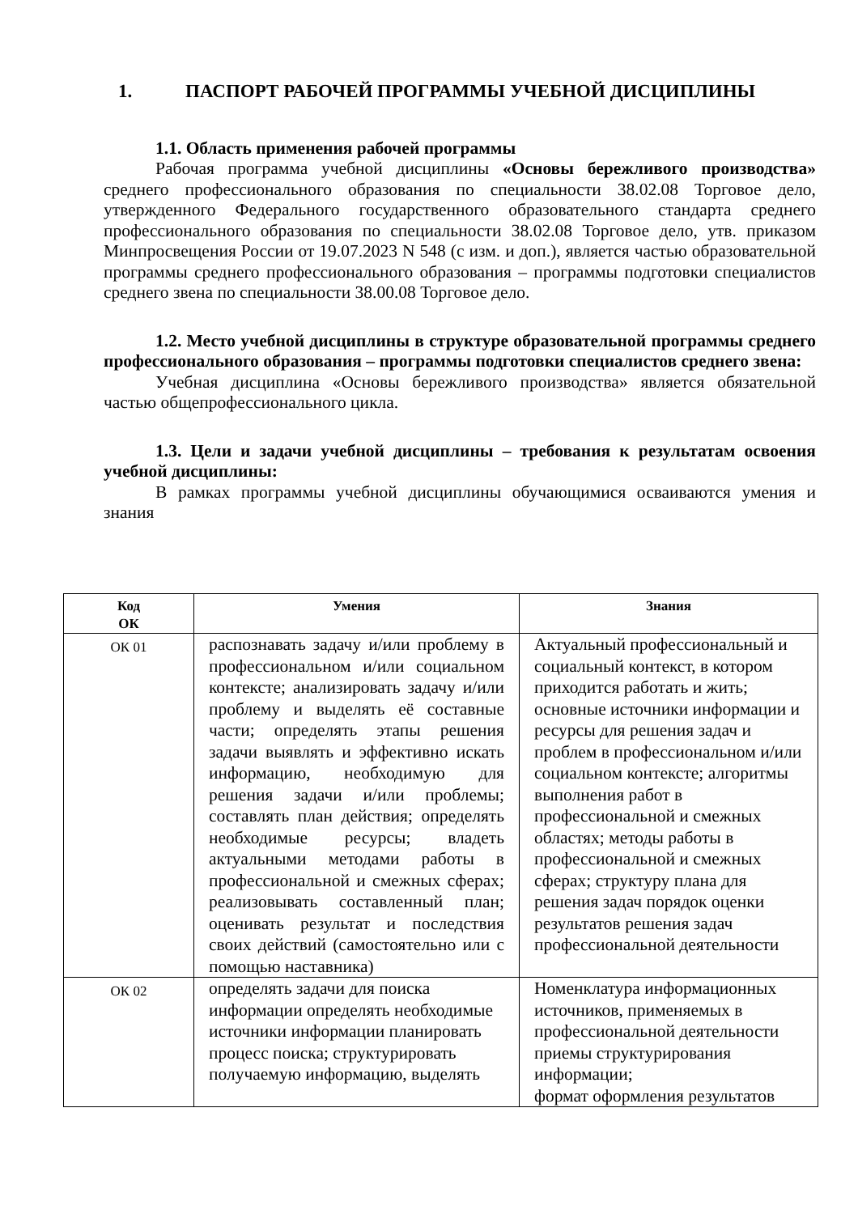1. ПАСПОРТ РАБОЧЕЙ ПРОГРАММЫ УЧЕБНОЙ ДИСЦИПЛИНЫ
1.1. Область применения рабочей программы
Рабочая программа учебной дисциплины «Основы бережливого производства» среднего профессионального образования по специальности 38.02.08 Торговое дело, утвержденного Федерального государственного образовательного стандарта среднего профессионального образования по специальности 38.02.08 Торговое дело, утв. приказом Минпросвещения России от 19.07.2023 N 548 (с изм. и доп.), является частью образовательной программы среднего профессионального образования – программы подготовки специалистов среднего звена по специальности 38.00.08 Торговое дело.
1.2. Место учебной дисциплины в структуре образовательной программы среднего профессионального образования – программы подготовки специалистов среднего звена:
Учебная дисциплина «Основы бережливого производства» является обязательной частью общепрофессионального цикла.
1.3. Цели и задачи учебной дисциплины – требования к результатам освоения учебной дисциплины:
В рамках программы учебной дисциплины обучающимися осваиваются умения и знания
| Код ОК | Умения | Знания |
| --- | --- | --- |
| ОК 01 | распознавать задачу и/или проблему в профессиональном и/или социальном контексте; анализировать задачу и/или проблему и выделять её составные части; определять этапы решения задачи выявлять и эффективно искать информацию, необходимую для решения задачи и/или проблемы; составлять план действия; определять необходимые ресурсы; владеть актуальными методами работы в профессиональной и смежных сферах; реализовывать составленный план; оценивать результат и последствия своих действий (самостоятельно или с помощью наставника) | Актуальный профессиональный и социальный контекст, в котором приходится работать и жить; основные источники информации и ресурсы для решения задач и проблем в профессиональном и/или социальном контексте; алгоритмы выполнения работ в профессиональной и смежных областях; методы работы в профессиональной и смежных сферах; структуру плана для решения задач порядок оценки результатов решения задач профессиональной деятельности |
| ОК 02 | определять задачи для поиска информации определять необходимые источники информации планировать процесс поиска; структурировать получаемую информацию, выделять | Номенклатура информационных источников, применяемых в профессиональной деятельности приемы структурирования информации; формат оформления результатов |